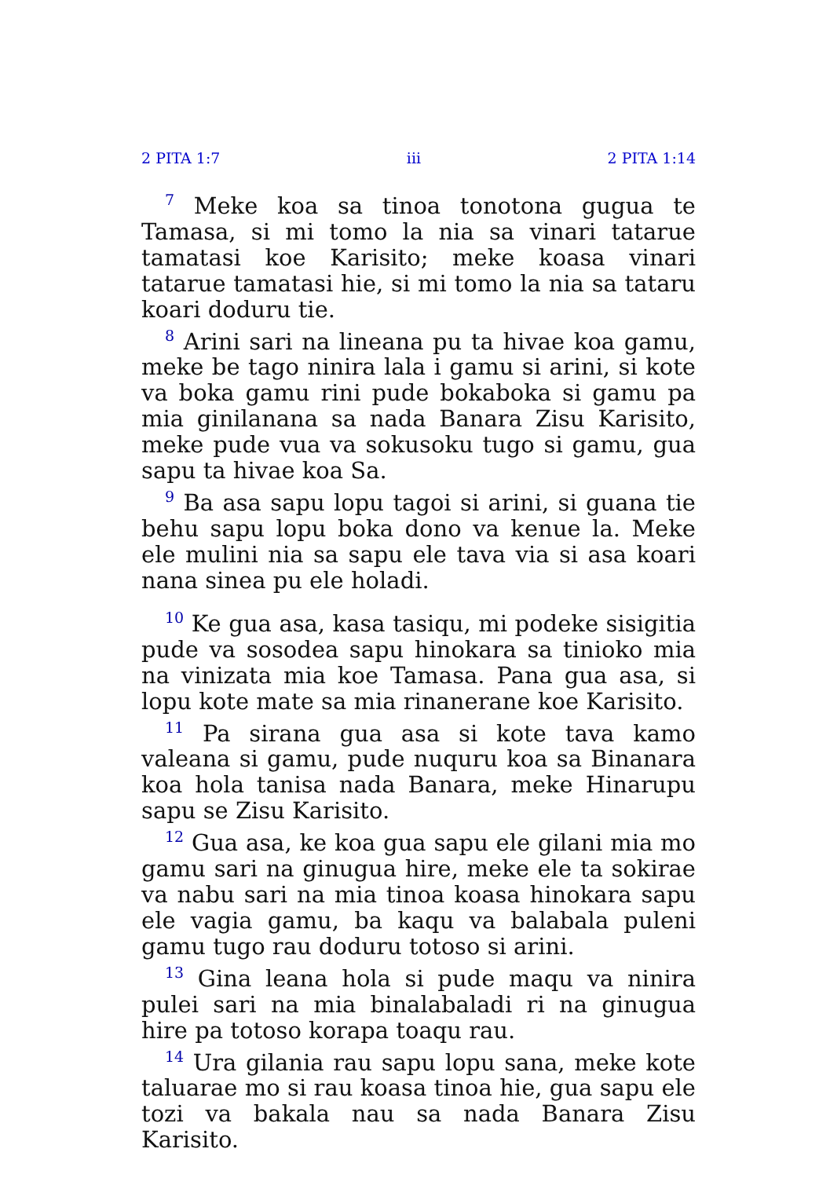2 PITA 1:7 iii 2 PITA 1:14
<sup>7</sup> Meke koa sa tinoa tonotona gugua te Tamasa, si mi tomo la nia sa vinari tatarue tamatasi koe Karisito; meke koasa vinari tatarue tamatasi hie, si mi tomo la nia sa tataru koari doduru tie.
<sup>8</sup> Arini sari na lineana pu ta hivae koa gamu, meke be tago ninira lala i gamu si arini, si kote va boka gamu rini pude bokaboka si gamu pa mia ginilanana sa nada Banara Zisu Karisito, meke pude vua va sokusoku tugo si gamu, gua sapu ta hivae koa Sa.
<sup>9</sup> Ba asa sapu lopu tagoi si arini, si guana tie behu sapu lopu boka dono va kenue la. Meke ele mulini nia sa sapu ele tava via si asa koari nana sinea pu ele holadi.
<sup>10</sup> Ke gua asa, kasa tasiqu, mi podeke sisigitia pude va sosodea sapu hinokara sa tinioko mia na vinizata mia koe Tamasa. Pana gua asa, si lopu kote mate sa mia rinanerane koe Karisito.
<sup>11</sup> Pa sirana gua asa si kote tava kamo valeana si gamu, pude nuquru koa sa Binanara koa hola tanisa nada Banara, meke Hinarupu sapu se Zisu Karisito.
<sup>12</sup> Gua asa, ke koa gua sapu ele gilani mia mo gamu sari na ginugua hire, meke ele ta sokirae va nabu sari na mia tinoa koasa hinokara sapu ele vagia gamu, ba kaqu va balabala puleni gamu tugo rau doduru totoso si arini.
<sup>13</sup> Gina leana hola si pude maqu va ninira pulei sari na mia binalabaladi ri na ginugua hire pa totoso korapa toaqu rau.
<sup>14</sup> Ura gilania rau sapu lopu sana, meke kote taluarae mo si rau koasa tinoa hie, gua sapu ele tozi va bakala nau sa nada Banara Zisu Karisito.